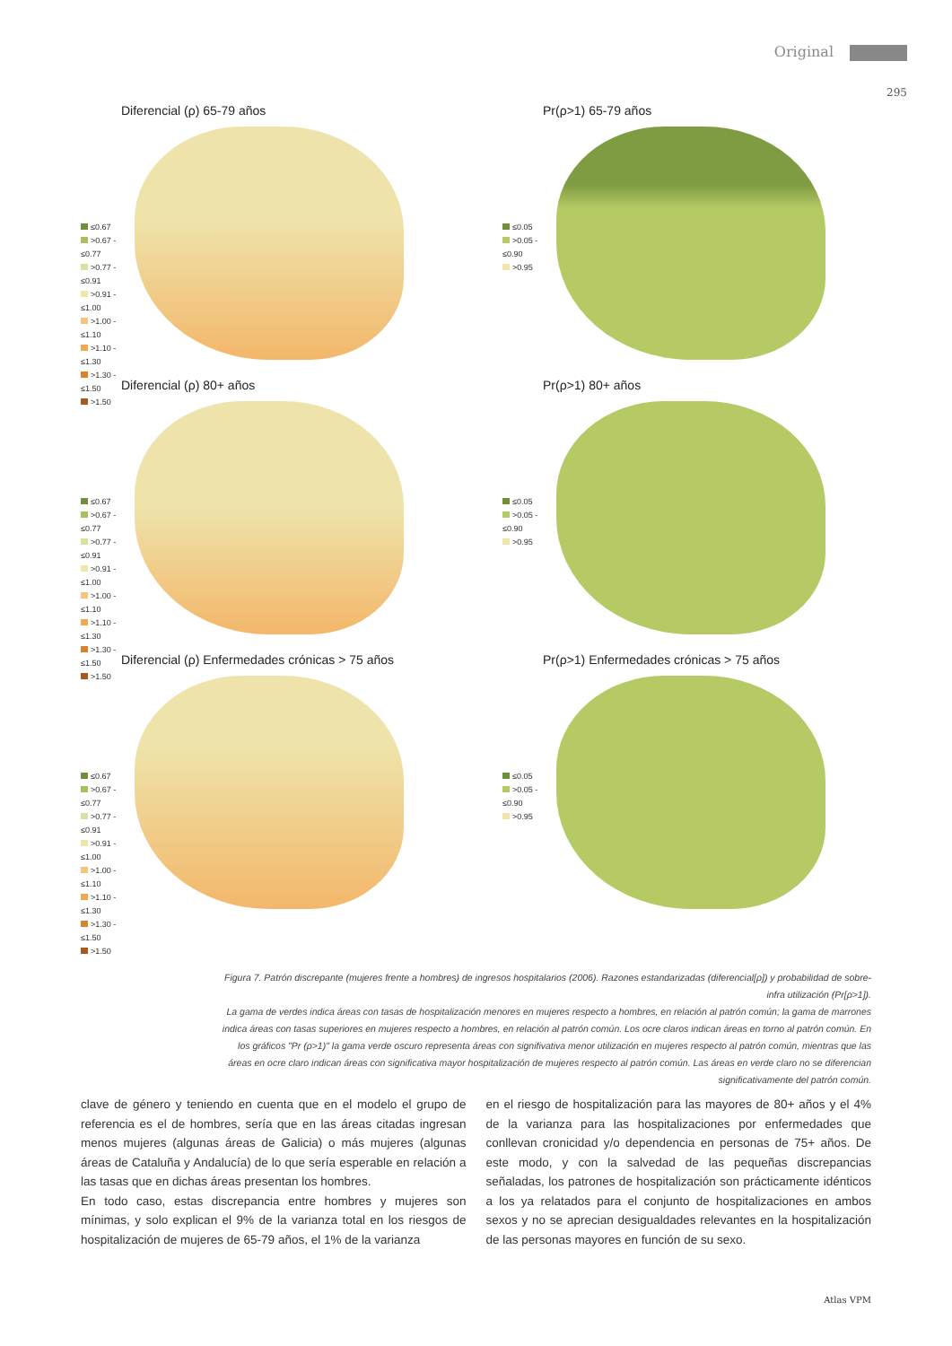Original
295
Diferencial (ρ) 65-79 años
≤0.67
>0.67 - ≤0.77
>0.77 - ≤0.91
>0.91 - ≤1.00
>1.00 - ≤1.10
>1.10 - ≤1.30
>1.30 - ≤1.50
>1.50
Pr(ρ>1) 65-79 años
≤0.05
>0.05 - ≤0.90
>0.95
Diferencial (ρ) 80+ años
≤0.67
>0.67 - ≤0.77
>0.77 - ≤0.91
>0.91 - ≤1.00
>1.00 - ≤1.10
>1.10 - ≤1.30
>1.30 - ≤1.50
>1.50
Pr(ρ>1) 80+ años
≤0.05
>0.05 - ≤0.90
>0.95
Diferencial (ρ) Enfermedades crónicas > 75 años
≤0.67
>0.67 - ≤0.77
>0.77 - ≤0.91
>0.91 - ≤1.00
>1.00 - ≤1.10
>1.10 - ≤1.30
>1.30 - ≤1.50
>1.50
Pr(ρ>1) Enfermedades crónicas > 75 años
≤0.05
>0.05 - ≤0.90
>0.95
Figura 7. Patrón discrepante (mujeres frente a hombres) de ingresos hospitalarios (2006). Razones estandarizadas (diferencial[ρ]) y probabilidad de sobre-infra utilización (Pr[ρ>1]).
La gama de verdes indica áreas con tasas de hospitalización menores en mujeres respecto a hombres, en relación al patrón común; la gama de marrones indica áreas con tasas superiores en mujeres respecto a hombres, en relación al patrón común. Los ocre claros indican áreas en torno al patrón común. En los gráficos "Pr (ρ>1)" la gama verde oscuro representa áreas con signifivativa menor utilización en mujeres respecto al patrón común, mientras que las áreas en ocre claro indican áreas con significativa mayor hospitalización de mujeres respecto al patrón común. Las áreas en verde claro no se diferencian significativamente del patrón común.
clave de género y teniendo en cuenta que en el modelo el grupo de referencia es el de hombres, sería que en las áreas citadas ingresan menos mujeres (algunas áreas de Galicia) o más mujeres (algunas áreas de Cataluña y Andalucía) de lo que sería esperable en relación a las tasas que en dichas áreas presentan los hombres.
En todo caso, estas discrepancia entre hombres y mujeres son mínimas, y solo explican el 9% de la varianza total en los riesgos de hospitalización de mujeres de 65-79 años, el 1% de la varianza
en el riesgo de hospitalización para las mayores de 80+ años y el 4% de la varianza para las hospitalizaciones por enfermedades que conllevan cronicidad y/o dependencia en personas de 75+ años. De este modo, y con la salvedad de las pequeñas discrepancias señaladas, los patrones de hospitalización son prácticamente idénticos a los ya relatados para el conjunto de hospitalizaciones en ambos sexos y no se aprecian desigualdades relevantes en la hospitalización de las personas mayores en función de su sexo.
Atlas VPM